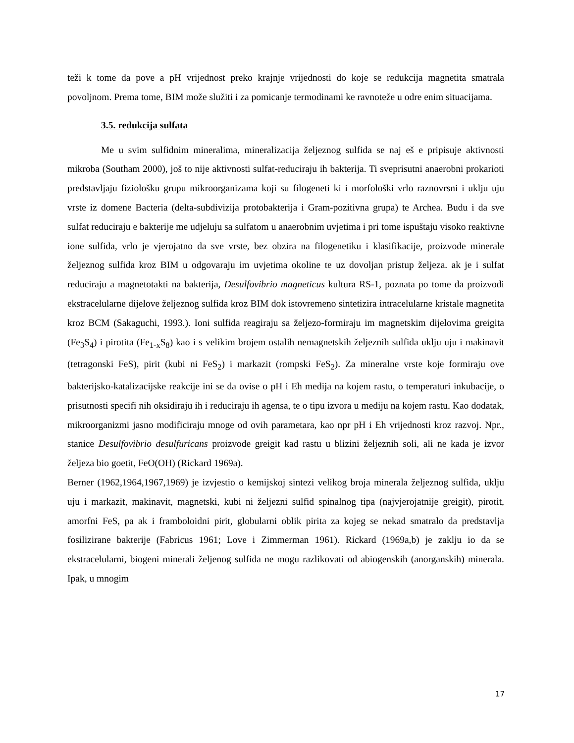teži k tome da pove a pH vrijednost preko krajnje vrijednosti do koje se redukcija magnetita smatrala povoljnom. Prema tome, BIM može služiti i za pomicanje termodinami ke ravnoteže u odre enim situacijama.
3.5. redukcija sulfata
Me u svim sulfidnim mineralima, mineralizacija željeznog sulfida se naj eš e pripisuje aktivnosti mikroba (Southam 2000), još to nije aktivnosti sulfat-reduciraju ih bakterija. Ti sveprisutni anaerobni prokarioti predstavljaju fiziološku grupu mikroorganizama koji su filogeneti ki i morfološki vrlo raznovrsni i uklju uju vrste iz domene Bacteria (delta-subdivizija protobakterija i Gram-pozitivna grupa) te Archea. Budu i da sve sulfat reduciraju e bakterije me udjeluju sa sulfatom u anaerobnim uvjetima i pri tome ispuštaju visoko reaktivne ione sulfida, vrlo je vjerojatno da sve vrste, bez obzira na filogenetiku i klasifikacije, proizvode minerale željeznog sulfida kroz BIM u odgovaraju im uvjetima okoline te uz dovoljan pristup željeza. ak je i sulfat reduciraju a magnetotakti na bakterija, Desulfovibrio magneticus kultura RS-1, poznata po tome da proizvodi ekstracelularne dijelove željeznog sulfida kroz BIM dok istovremeno sintetizira intracelularne kristale magnetita kroz BCM (Sakaguchi, 1993.). Ioni sulfida reagiraju sa željezo-formiraju im magnetskim dijelovima greigita (Fe<sub>3</sub>S<sub>4</sub>) i pirotita (Fe<sub>1-x</sub>S<sub>8</sub>) kao i s velikim brojem ostalih nemagnetskih željeznih sulfida uklju uju i makinavit (tetragonski FeS), pirit (kubi ni FeS<sub>2</sub>) i markazit (rompski FeS<sub>2</sub>). Za mineralne vrste koje formiraju ove bakterijsko-katalizacijske reakcije ini se da ovise o pH i Eh medija na kojem rastu, o temperaturi inkubacije, o prisutnosti specifi nih oksidiraju ih i reduciraju ih agensa, te o tipu izvora u mediju na kojem rastu. Kao dodatak, mikroorganizmi jasno modificiraju mnoge od ovih parametara, kao npr pH i Eh vrijednosti kroz razvoj. Npr., stanice Desulfovibrio desulfuricans proizvode greigit kad rastu u blizini željeznih soli, ali ne kada je izvor željeza bio goetit, FeO(OH) (Rickard 1969a).
Berner (1962,1964,1967,1969) je izvjestio o kemijskoj sintezi velikog broja minerala željeznog sulfida, uklju uju i markazit, makinavit, magnetski, kubi ni željezni sulfid spinalnog tipa (najvjerojatnije greigit), pirotit, amorfni FeS, pa ak i framboloidni pirit, globularni oblik pirita za kojeg se nekad smatralo da predstavlja fosilizirane bakterije (Fabricus 1961; Love i Zimmerman 1961). Rickard (1969a,b) je zaklju io da se ekstracelularni, biogeni minerali željenog sulfida ne mogu razlikovati od abiogenskih (anorganskih) minerala. Ipak, u mnogim
17